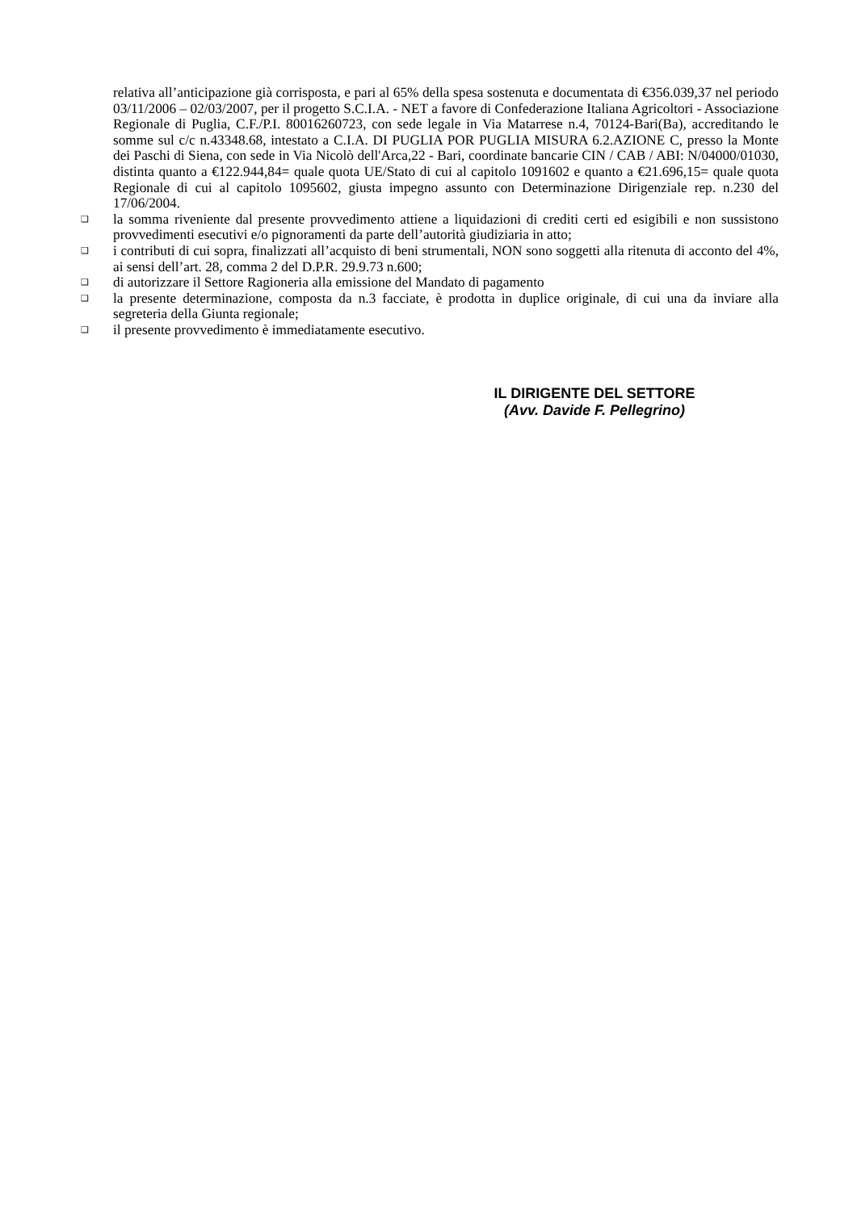relativa all’anticipazione già corrisposta, e pari al 65% della spesa sostenuta e documentata di €356.039,37 nel periodo 03/11/2006 – 02/03/2007, per il progetto S.C.I.A. - NET a favore di Confederazione Italiana Agricoltori - Associazione Regionale di Puglia, C.F./P.I. 80016260723, con sede legale in Via Matarrese n.4, 70124-Bari(Ba), accreditando le somme sul c/c n.43348.68, intestato a C.I.A. DI PUGLIA POR PUGLIA MISURA 6.2.AZIONE C, presso la Monte dei Paschi di Siena, con sede in Via Nicolò dell'Arca,22 - Bari, coordinate bancarie CIN / CAB / ABI: N/04000/01030, distinta quanto a €122.944,84= quale quota UE/Stato di cui al capitolo 1091602 e quanto a €21.696,15= quale quota Regionale di cui al capitolo 1095602, giusta impegno assunto con Determinazione Dirigenziale rep. n.230 del 17/06/2004.
❑ la somma riveniente dal presente provvedimento attiene a liquidazioni di crediti certi ed esigibili e non sussistono provvedimenti esecutivi e/o pignoramenti da parte dell’autorità giudiziaria in atto;
❑ i contributi di cui sopra, finalizzati all’acquisto di beni strumentali, NON sono soggetti alla ritenuta di acconto del 4%, ai sensi dell’art. 28, comma 2 del D.P.R. 29.9.73 n.600;
❑ di autorizzare il Settore Ragioneria alla emissione del Mandato di pagamento
❑ la presente determinazione, composta da n.3 facciate, è prodotta in duplice originale, di cui una da inviare alla segreteria della Giunta regionale;
❑ il presente provvedimento è immediatamente esecutivo.
IL DIRIGENTE DEL SETTORE
(Avv. Davide F. Pellegrino)